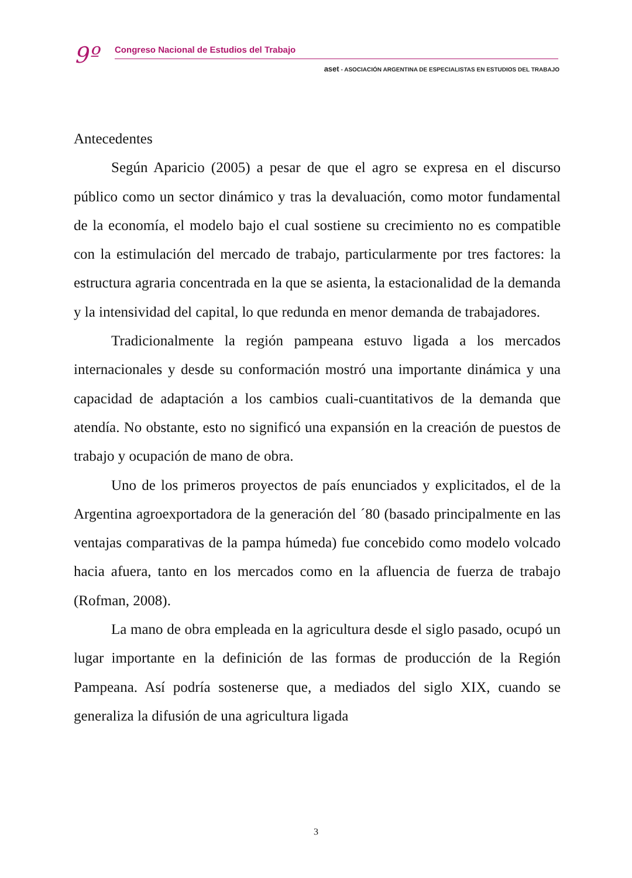9º
Congreso Nacional de Estudios del Trabajo
aset - ASOCIACIÓN ARGENTINA DE ESPECIALISTAS EN ESTUDIOS DEL TRABAJO
Antecedentes
Según Aparicio (2005) a pesar de que el agro se expresa en el discurso público como un sector dinámico y tras la devaluación, como motor fundamental de la economía, el modelo bajo el cual sostiene su crecimiento no es compatible con la estimulación del mercado de trabajo, particularmente por tres factores: la estructura agraria concentrada en la que se asienta, la estacionalidad de la demanda y la intensividad del capital, lo que redunda en menor demanda de trabajadores.
Tradicionalmente la región pampeana estuvo ligada a los mercados internacionales y desde su conformación mostró una importante dinámica y una capacidad de adaptación a los cambios cuali-cuantitativos de la demanda que atendía. No obstante, esto no significó una expansión en la creación de puestos de trabajo y ocupación de mano de obra.
Uno de los primeros proyectos de país enunciados y explicitados, el de la Argentina agroexportadora de la generación del ´80 (basado principalmente en las ventajas comparativas de la pampa húmeda) fue concebido como modelo volcado hacia afuera, tanto en los mercados como en la afluencia de fuerza de trabajo (Rofman, 2008).
La mano de obra empleada en la agricultura desde el siglo pasado, ocupó un lugar importante en la definición de las formas de producción de la Región Pampeana. Así podría sostenerse que, a mediados del siglo XIX, cuando se generaliza la difusión de una agricultura ligada
3